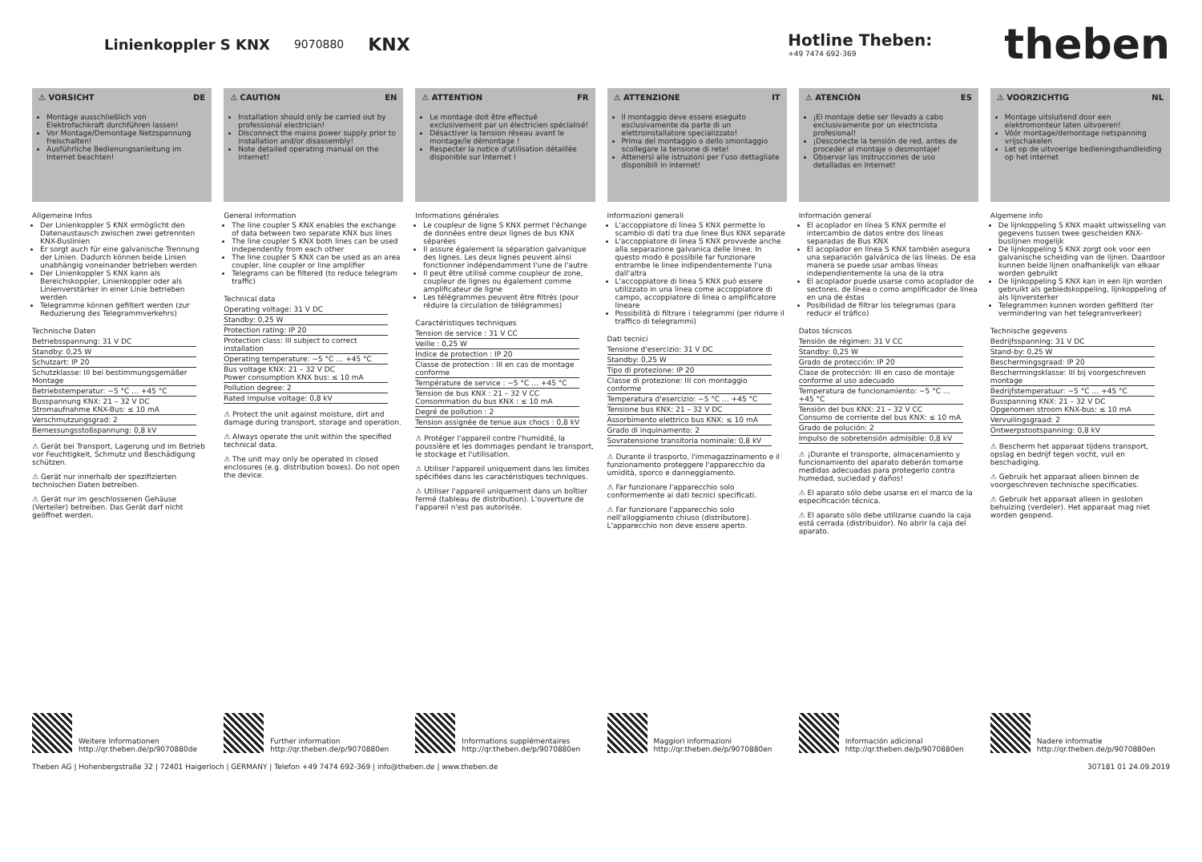Linienkoppler S KNX 9070880 KNX
Hotline Theben:
+49 7474 692-369
theben
⚠ VORSICHT DE
Montage ausschließlich von Elektrofachkraft durchführen lassen!
Vor Montage/Demontage Netzspannung freischalten!
Ausführliche Bedienungsanleitung im Internet beachten!
Allgemeine Infos
Der Linienkoppler S KNX ermöglicht den Datenaustausch zwischen zwei getrennten KNX-Buslinien
Er sorgt auch für eine galvanische Trennung der Linien. Dadurch können beide Linien unabhängig voneinander betrieben werden
Der Linienkoppler S KNX kann als Bereichskoppler, Linienkoppler oder als Linienverstärker in einer Linie betrieben werden
Telegramme können gefiltert werden (zur Reduzierung des Telegrammverkehrs)
Technische Daten
| Betriebsspannung: 31 V DC |
| Standby: 0,25 W |
| Schutzart: IP 20 |
| Schutzklasse: III bei bestimmungsgemäßer Montage |
| Betriebstemperatur: −5 °C … +45 °C |
| Busspannung KNX: 21 – 32 V DC Stromaufnahme KNX-Bus: ≤ 10 mA |
| Verschmutzungsgrad: 2 |
| Bemessungsstoßspannung: 0,8 kV |
⚠ Gerät bei Transport, Lagerung und im Betrieb vor Feuchtigkeit, Schmutz und Beschädigung schützen.
⚠ Gerät nur innerhalb der spezifizierten technischen Daten betreiben.
⚠ Gerät nur im geschlossenen Gehäuse (Verteiler) betreiben. Das Gerät darf nicht geöffnet werden.
Weitere Informationen
http://qr.theben.de/p/9070880de
⚠ CAUTION EN
Installation should only be carried out by professional electrician!
Disconnect the mains power supply prior to installation and/or disassembly!
Note detailed operating manual on the internet!
General information
The line coupler S KNX enables the exchange of data between two separate KNX bus lines
The line coupler S KNX both lines can be used independently from each other
The line coupler S KNX can be used as an area coupler, line coupler or line amplifier
Telegrams can be filtered (to reduce telegram traffic)
Technical data
| Operating voltage: 31 V DC |
| Standby: 0,25 W |
| Protection rating: IP 20 |
| Protection class: III subject to correct installation |
| Operating temperature: −5 °C … +45 °C |
| Bus voltage KNX: 21 – 32 V DC Power consumption KNX bus: ≤ 10 mA |
| Pollution degree: 2 |
| Rated impulse voltage: 0,8 kV |
⚠ Protect the unit against moisture, dirt and damage during transport, storage and operation.
⚠ Always operate the unit within the specified technical data.
⚠ The unit may only be operated in closed enclosures (e.g. distribution boxes). Do not open the device.
Further information
http://qr.theben.de/p/9070880en
⚠ ATTENTION FR
Le montage doit être effectué exclusivement par un électricien spécialisé!
Désactiver la tension réseau avant le montage/le démontage !
Respecter la notice d'utilisation détaillée disponible sur Internet !
Informations générales
Le coupleur de ligne S KNX permet l'échange de données entre deux lignes de bus KNX séparées
Il assure également la séparation galvanique des lignes. Les deux lignes peuvent ainsi fonctionner indépendamment l'une de l'autre
Il peut être utilisé comme coupleur de zone, coupleur de lignes ou également comme amplificateur de ligne
Les télégrammes peuvent être filtrés (pour réduire la circulation de télégrammes)
Caractéristiques techniques
| Tension de service : 31 V CC |
| Veille : 0,25 W |
| Indice de protection : IP 20 |
| Classe de protection : III en cas de montage conforme |
| Température de service : −5 °C … +45 °C |
| Tension de bus KNX : 21 – 32 V CC Consommation du bus KNX : ≤ 10 mA |
| Degré de pollution : 2 |
| Tension assignée de tenue aux chocs : 0,8 kV |
⚠ Protéger l'appareil contre l'humidité, la poussière et les dommages pendant le transport, le stockage et l'utilisation.
⚠ Utiliser l'appareil uniquement dans les limites spécifiées dans les caractéristiques techniques.
⚠ Utiliser l'appareil uniquement dans un boîtier fermé (tableau de distribution). L'ouverture de l'appareil n'est pas autorisée.
Informations supplémentaires
http://qr.theben.de/p/9070880en
⚠ ATTENZIONE IT
Il montaggio deve essere eseguito esclusivamente da parte di un elettroinstallatore specializzato!
Prima del montaggio o dello smontaggio scollegare la tensione di rete!
Attenersi alle istruzioni per l'uso dettagliate disponibili in internet!
Informazioni generali
L'accoppiatore di linea S KNX permette lo scambio di dati tra due linee Bus KNX separate
L'accoppiatore di linea S KNX provvede anche alla separazione galvanica delle linee. In questo modo è possibile far funzionare entrambe le linee indipendentemente l'una dall'altra
L'accoppiatore di linea S KNX può essere utilizzato in una linea come accoppiatore di campo, accoppiatore di linea o amplificatore lineare
Possibilità di filtrare i telegrammi (per ridurre il traffico di telegrammi)
Dati tecnici
| Tensione d'esercizio: 31 V DC |
| Standby: 0,25 W |
| Tipo di protezione: IP 20 |
| Classe di protezione: III con montaggio conforme |
| Temperatura d'esercizio: −5 °C … +45 °C |
| Tensione bus KNX: 21 – 32 V DC |
| Assorbimento elettrico bus KNX: ≤ 10 mA |
| Grado di inquinamento: 2 |
| Sovratensione transitoria nominale: 0,8 kV |
⚠ Durante il trasporto, l'immagazzinamento e il funzionamento proteggere l'apparecchio da umidità, sporco e danneggiamento.
⚠ Far funzionare l'apparecchio solo conformemente ai dati tecnici specificati.
⚠ Far funzionare l'apparecchio solo nell'alloggiamento chiuso (distributore). L'apparecchio non deve essere aperto.
Maggiori informazioni
http://qr.theben.de/p/9070880en
⚠ ATENCIÓN ES
¡El montaje debe ser llevado a cabo exclusivamente por un electricista profesional!
¡Desconecte la tensión de red, antes de proceder al montaje o desmontaje!
Observar las instrucciones de uso detalladas en Internet!
Información general
El acoplador en línea S KNX permite el intercambio de datos entre dos líneas separadas de Bus KNX
El acoplador en línea S KNX también asegura una separación galvánica de las líneas. De esa manera se puede usar ambas líneas independientemente la una de la otra
El acoplador puede usarse como acoplador de sectores, de línea o como amplificador de línea en una de éstas
Posibilidad de filtrar los telegramas (para reducir el tráfico)
Datos técnicos
| Tensión de régimen: 31 V CC |
| Standby: 0,25 W |
| Grado de protección: IP 20 |
| Clase de protección: III en caso de montaje conforme al uso adecuado |
| Temperatura de funcionamiento: −5 °C … +45 °C |
| Tensión del bus KNX: 21 – 32 V CC Consumo de corriente del bus KNX: ≤ 10 mA |
| Grado de polución: 2 |
| Impulso de sobretensión admisible: 0,8 kV |
⚠ ¡Durante el transporte, almacenamiento y funcionamiento del aparato deberán tomarse medidas adecuadas para protegerlo contra humedad, suciedad y daños!
⚠ El aparato sólo debe usarse en el marco de la especificación técnica.
⚠ El aparato sólo debe utilizarse cuando la caja está cerrada (distribuidor). No abrir la caja del aparato.
Información adicional
http://qr.theben.de/p/9070880en
⚠ VOORZICHTIG NL
Montage uitsluitend door een elektromonteur laten uitvoeren!
Vóór montage/demontage netspanning vrijschakelen
Let op de uitvoerige bedieningshandleiding op het internet
Algemene info
De lijnkoppeling S KNX maakt uitwisseling van gegevens tussen twee gescheiden KNX-buslijnen mogelijk
De lijnkoppeling S KNX zorgt ook voor een galvanische scheiding van de lijnen. Daardoor kunnen beide lijnen onafhankelijk van elkaar worden gebruikt
De lijnkoppeling S KNX kan in een lijn worden gebruikt als gebiedskoppeling, lijnkoppeling of als lijnversterker
Telegrammen kunnen worden gefilterd (ter vermindering van het telegramverkeer)
Technische gegevens
| Bedrijfsspanning: 31 V DC |
| Stand-by: 0,25 W |
| Beschermingsgraad: IP 20 |
| Beschermingsklasse: III bij voorgeschreven montage |
| Bedrijfstemperatuur: −5 °C … +45 °C |
| Busspanning KNX: 21 – 32 V DC Opgenomen stroom KNX-bus: ≤ 10 mA |
| Vervuilingsgraad: 2 |
| Ontwerpstootspanning: 0,8 kV |
⚠ Bescherm het apparaat tijdens transport, opslag en bedrijf tegen vocht, vuil en beschadiging.
⚠ Gebruik het apparaat alleen binnen de voorgeschreven technische specificaties.
⚠ Gebruik het apparaat alleen in gesloten behuizing (verdeler). Het apparaat mag niet worden geopend.
Nadere informatie
http://qr.theben.de/p/9070880en
Theben AG | Hohenbergstraße 32 | 72401 Haigerloch | GERMANY | Telefon +49 7474 692-369 | info@theben.de | www.theben.de 307181 01 24.09.2019